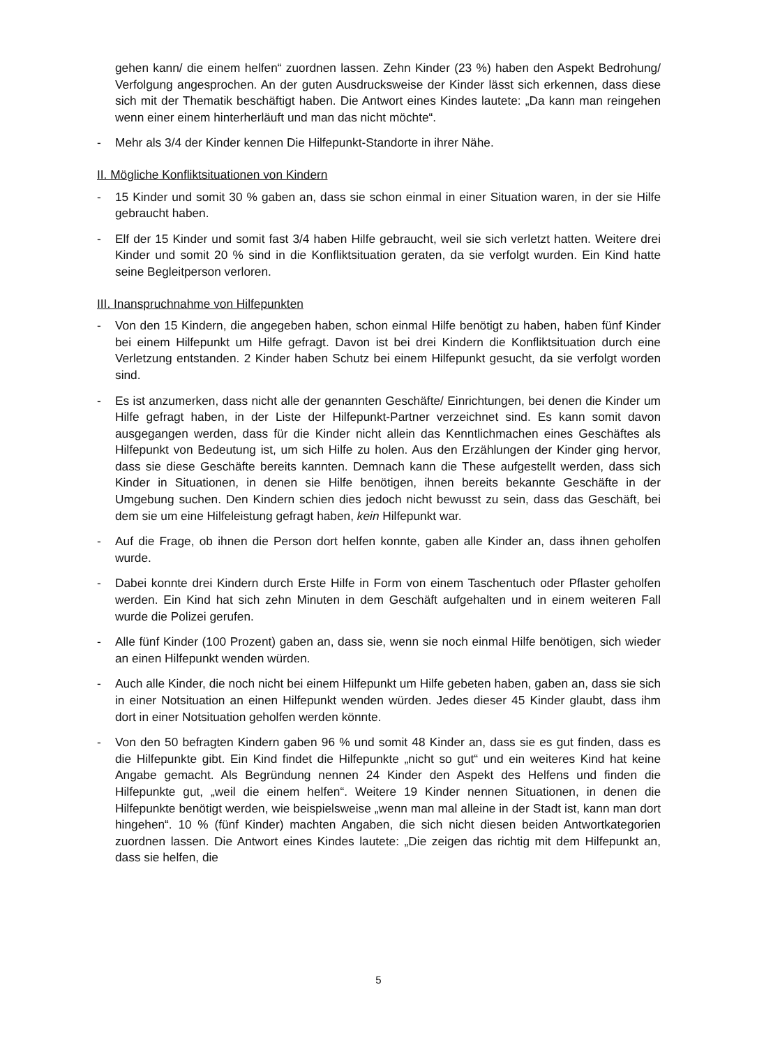gehen kann/ die einem helfen“ zuordnen lassen. Zehn Kinder (23 %) haben den Aspekt Bedrohung/ Verfolgung angesprochen. An der guten Ausdrucksweise der Kinder lässt sich erkennen, dass diese sich mit der Thematik beschäftigt haben. Die Antwort eines Kindes lautete: „Da kann man reingehen wenn einer einem hinterherläuft und man das nicht möchte“.
- Mehr als 3/4 der Kinder kennen Die Hilfepunkt-Standorte in ihrer Nähe.
II. Mögliche Konfliktsituationen von Kindern
- 15 Kinder und somit 30 % gaben an, dass sie schon einmal in einer Situation waren, in der sie Hilfe gebraucht haben.
- Elf der 15 Kinder und somit fast 3/4 haben Hilfe gebraucht, weil sie sich verletzt hatten. Weitere drei Kinder und somit 20 % sind in die Konfliktsituation geraten, da sie verfolgt wurden. Ein Kind hatte seine Begleitperson verloren.
III. Inanspruchnahme von Hilfepunkten
- Von den 15 Kindern, die angegeben haben, schon einmal Hilfe benötigt zu haben, haben fünf Kinder bei einem Hilfepunkt um Hilfe gefragt. Davon ist bei drei Kindern die Konfliktsituation durch eine Verletzung entstanden. 2 Kinder haben Schutz bei einem Hilfepunkt gesucht, da sie verfolgt worden sind.
- Es ist anzumerken, dass nicht alle der genannten Geschäfte/ Einrichtungen, bei denen die Kinder um Hilfe gefragt haben, in der Liste der Hilfepunkt-Partner verzeichnet sind. Es kann somit davon ausgegangen werden, dass für die Kinder nicht allein das Kenntlichmachen eines Geschäftes als Hilfepunkt von Bedeutung ist, um sich Hilfe zu holen. Aus den Erzählungen der Kinder ging hervor, dass sie diese Geschäfte bereits kannten. Demnach kann die These aufgestellt werden, dass sich Kinder in Situationen, in denen sie Hilfe benötigen, ihnen bereits bekannte Geschäfte in der Umgebung suchen. Den Kindern schien dies jedoch nicht bewusst zu sein, dass das Geschäft, bei dem sie um eine Hilfeleistung gefragt haben, kein Hilfepunkt war.
- Auf die Frage, ob ihnen die Person dort helfen konnte, gaben alle Kinder an, dass ihnen geholfen wurde.
- Dabei konnte drei Kindern durch Erste Hilfe in Form von einem Taschentuch oder Pflaster geholfen werden. Ein Kind hat sich zehn Minuten in dem Geschäft aufgehalten und in einem weiteren Fall wurde die Polizei gerufen.
- Alle fünf Kinder (100 Prozent) gaben an, dass sie, wenn sie noch einmal Hilfe benötigen, sich wieder an einen Hilfepunkt wenden würden.
- Auch alle Kinder, die noch nicht bei einem Hilfepunkt um Hilfe gebeten haben, gaben an, dass sie sich in einer Notsituation an einen Hilfepunkt wenden würden. Jedes dieser 45 Kinder glaubt, dass ihm dort in einer Notsituation geholfen werden könnte.
- Von den 50 befragten Kindern gaben 96 % und somit 48 Kinder an, dass sie es gut finden, dass es die Hilfepunkte gibt. Ein Kind findet die Hilfepunkte „nicht so gut“ und ein weiteres Kind hat keine Angabe gemacht. Als Begründung nennen 24 Kinder den Aspekt des Helfens und finden die Hilfepunkte gut, „weil die einem helfen“. Weitere 19 Kinder nennen Situationen, in denen die Hilfepunkte benötigt werden, wie beispielsweise „wenn man mal alleine in der Stadt ist, kann man dort hingehen“. 10 % (fünf Kinder) machten Angaben, die sich nicht diesen beiden Antwortkategorien zuordnen lassen. Die Antwort eines Kindes lautete: „Die zeigen das richtig mit dem Hilfepunkt an, dass sie helfen, die
5